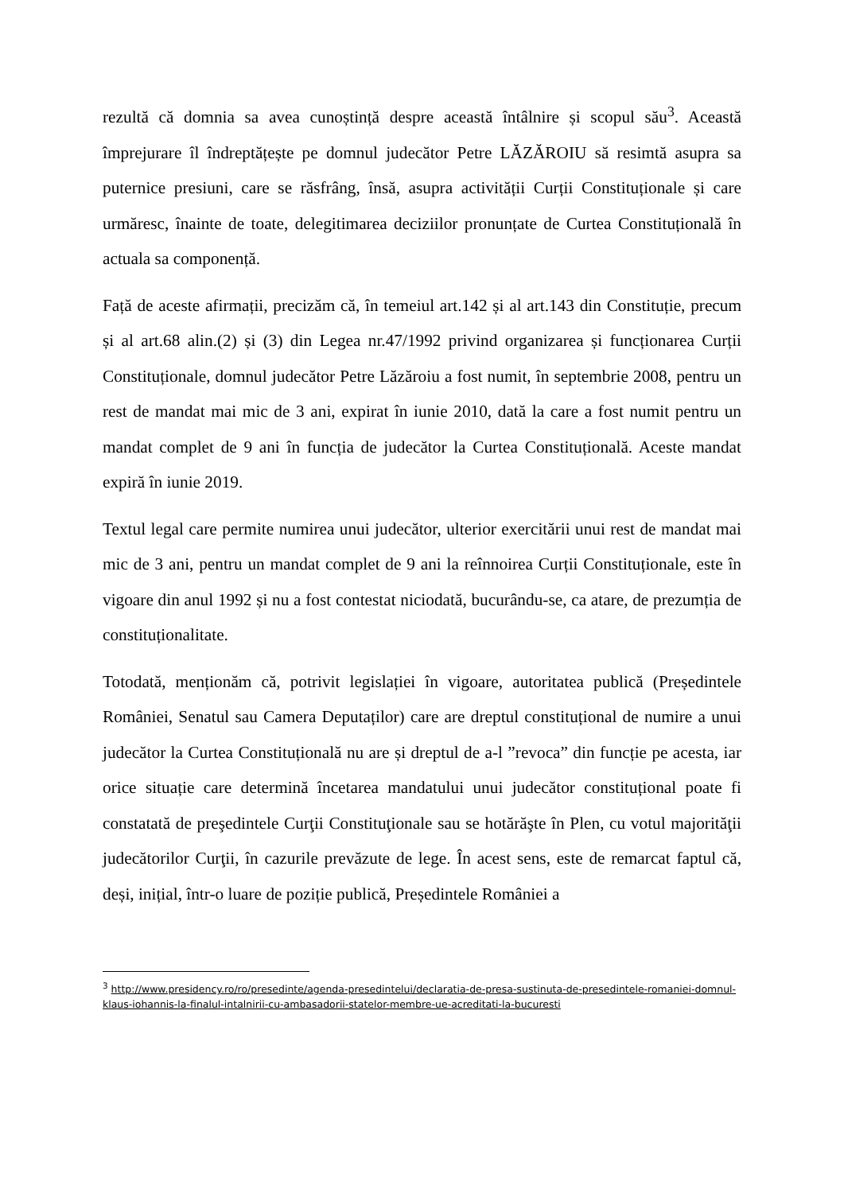rezultă că domnia sa avea cunoștință despre această întâlnire și scopul său<sup>3</sup>. Această împrejurare îl îndreptățește pe domnul judecător Petre LĂZĂROIU să resimtă asupra sa puternice presiuni, care se răsfrâng, însă, asupra activității Curții Constituționale și care urmăresc, înainte de toate, delegitimarea deciziilor pronunțate de Curtea Constituțională în actuala sa componență.
Față de aceste afirmații, precizăm că, în temeiul art.142 și al art.143 din Constituție, precum și al art.68 alin.(2) și (3) din Legea nr.47/1992 privind organizarea și funcționarea Curții Constituționale, domnul judecător Petre Lăzăroiu a fost numit, în septembrie 2008, pentru un rest de mandat mai mic de 3 ani, expirat în iunie 2010, dată la care a fost numit pentru un mandat complet de 9 ani în funcția de judecător la Curtea Constituțională. Aceste mandat expiră în iunie 2019.
Textul legal care permite numirea unui judecător, ulterior exercitării unui rest de mandat mai mic de 3 ani, pentru un mandat complet de 9 ani la reînnoirea Curții Constituționale, este în vigoare din anul 1992 și nu a fost contestat niciodată, bucurându-se, ca atare, de prezumția de constituționalitate.
Totodată, menționăm că, potrivit legislației în vigoare, autoritatea publică (Președintele României, Senatul sau Camera Deputaților) care are dreptul constituțional de numire a unui judecător la Curtea Constituțională nu are și dreptul de a-l ”revoca” din funcție pe acesta, iar orice situație care determină încetarea mandatului unui judecător constituțional poate fi constatată de preşedintele Curţii Constituţionale sau se hotărăşte în Plen, cu votul majorităţii judecătorilor Curţii, în cazurile prevăzute de lege. În acest sens, este de remarcat faptul că, deși, inițial, într-o luare de poziție publică, Președintele României a
<sup>3</sup> http://www.presidency.ro/ro/presedinte/agenda-presedintelui/declaratia-de-presa-sustinuta-de-presedintele-romaniei-domnul-klaus-iohannis-la-finalul-intalnirii-cu-ambasadorii-statelor-membre-ue-acreditati-la-bucuresti